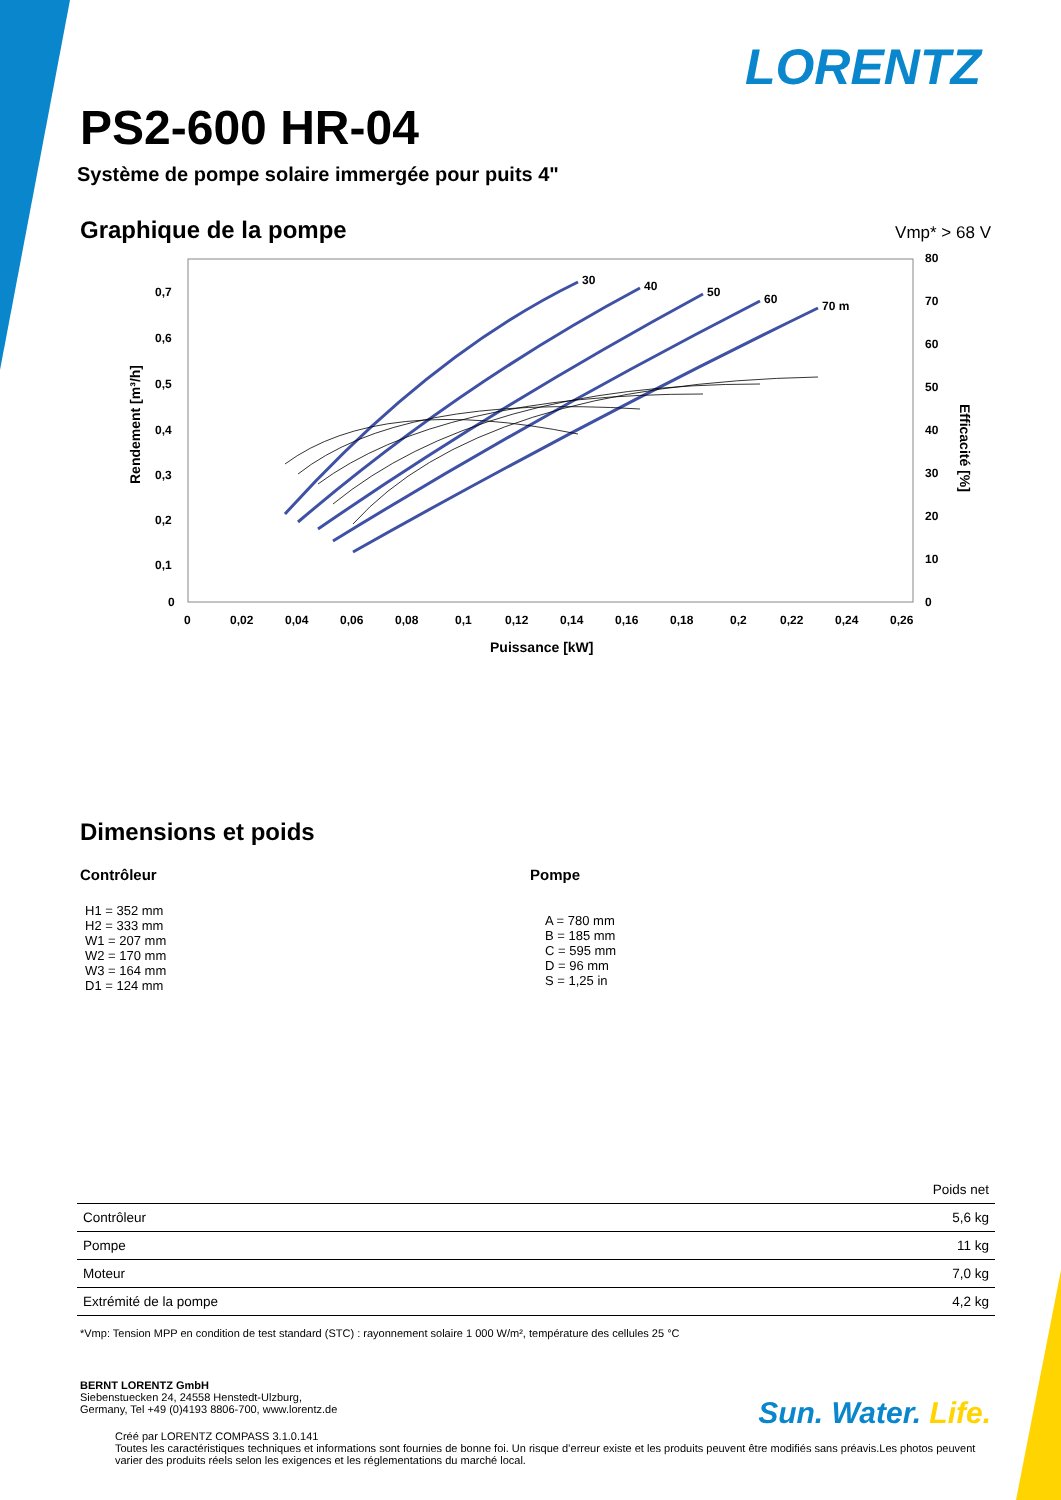LORENTZ
PS2-600 HR-04
Système de pompe solaire immergée pour puits 4"
Graphique de la pompe
Vmp* > 68 V
Rendement [m³/h]
Efficacité [%]
0,7
0,6
0,5
0,4
0,3
0,2
0,1
0
80
70
60
50
40
30
20
10
0
0
0,02
0,04
0,06
0,08
0,1
0,12
0,14
0,16
0,18
0,2
0,22
0,24
0,26
Puissance [kW]
30
40
50
60
70 m
Dimensions et poids
Contrôleur
H1 = 352 mm
H2 = 333 mm
W1 = 207 mm
W2 = 170 mm
W3 = 164 mm
D1 = 124 mm
Pompe
A = 780 mm
B = 185 mm
C = 595 mm
D = 96 mm
S = 1,25 in
| | Poids net |
| --- | --- |
| Contrôleur | 5,6 kg |
| Pompe | 11 kg |
| Moteur | 7,0 kg |
| Extrémité de la pompe | 4,2 kg |
*Vmp: Tension MPP en condition de test standard (STC) : rayonnement solaire 1 000 W/m², température des cellules 25 °C
BERNT LORENTZ GmbH
Siebenstuecken 24, 24558 Henstedt-Ulzburg,
Germany, Tel +49 (0)4193 8806-700, www.lorentz.de
Sun. Water. Life.
Créé par LORENTZ COMPASS 3.1.0.141
Toutes les caractéristiques techniques et informations sont fournies de bonne foi. Un risque d’erreur existe et les produits peuvent être modifiés sans préavis.Les photos peuvent varier des produits réels selon les exigences et les réglementations du marché local.